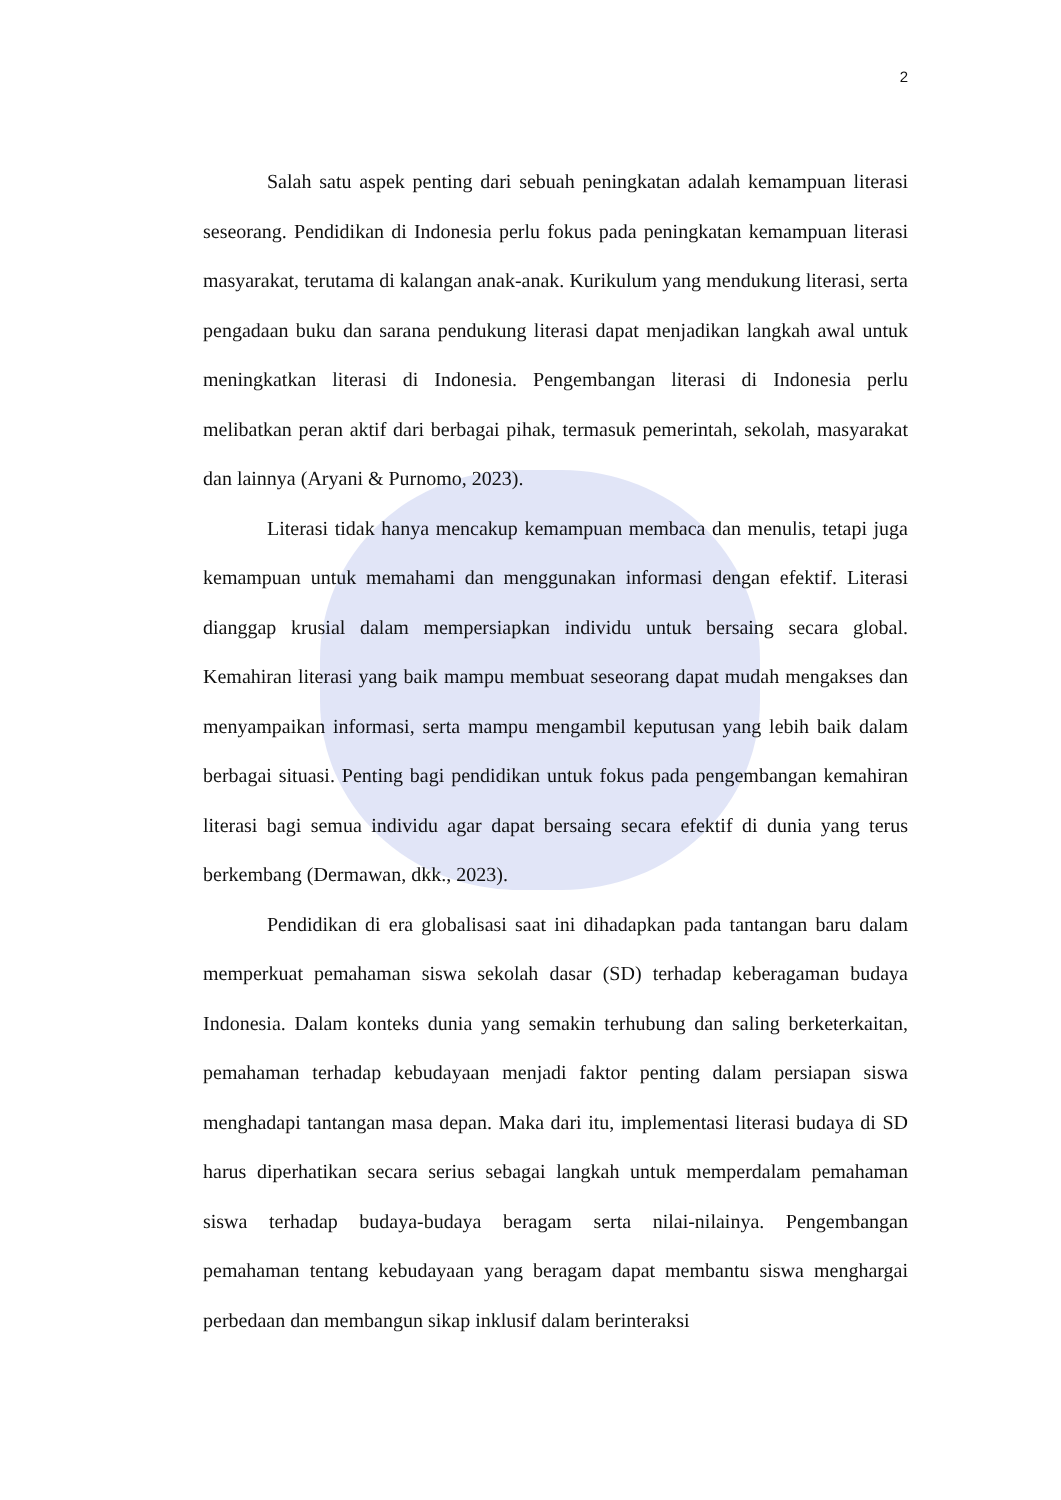2
Salah satu aspek penting dari sebuah peningkatan adalah kemampuan literasi seseorang. Pendidikan di Indonesia perlu fokus pada peningkatan kemampuan literasi masyarakat, terutama di kalangan anak-anak. Kurikulum yang mendukung literasi, serta pengadaan buku dan sarana pendukung literasi dapat menjadikan langkah awal untuk meningkatkan literasi di Indonesia. Pengembangan literasi di Indonesia perlu melibatkan peran aktif dari berbagai pihak, termasuk pemerintah, sekolah, masyarakat dan lainnya (Aryani & Purnomo, 2023).
Literasi tidak hanya mencakup kemampuan membaca dan menulis, tetapi juga kemampuan untuk memahami dan menggunakan informasi dengan efektif. Literasi dianggap krusial dalam mempersiapkan individu untuk bersaing secara global. Kemahiran literasi yang baik mampu membuat seseorang dapat mudah mengakses dan menyampaikan informasi, serta mampu mengambil keputusan yang lebih baik dalam berbagai situasi. Penting bagi pendidikan untuk fokus pada pengembangan kemahiran literasi bagi semua individu agar dapat bersaing secara efektif di dunia yang terus berkembang (Dermawan, dkk., 2023).
Pendidikan di era globalisasi saat ini dihadapkan pada tantangan baru dalam memperkuat pemahaman siswa sekolah dasar (SD) terhadap keberagaman budaya Indonesia. Dalam konteks dunia yang semakin terhubung dan saling berketerkaitan, pemahaman terhadap kebudayaan menjadi faktor penting dalam persiapan siswa menghadapi tantangan masa depan. Maka dari itu, implementasi literasi budaya di SD harus diperhatikan secara serius sebagai langkah untuk memperdalam pemahaman siswa terhadap budaya-budaya beragam serta nilai-nilainya. Pengembangan pemahaman tentang kebudayaan yang beragam dapat membantu siswa menghargai perbedaan dan membangun sikap inklusif dalam berinteraksi